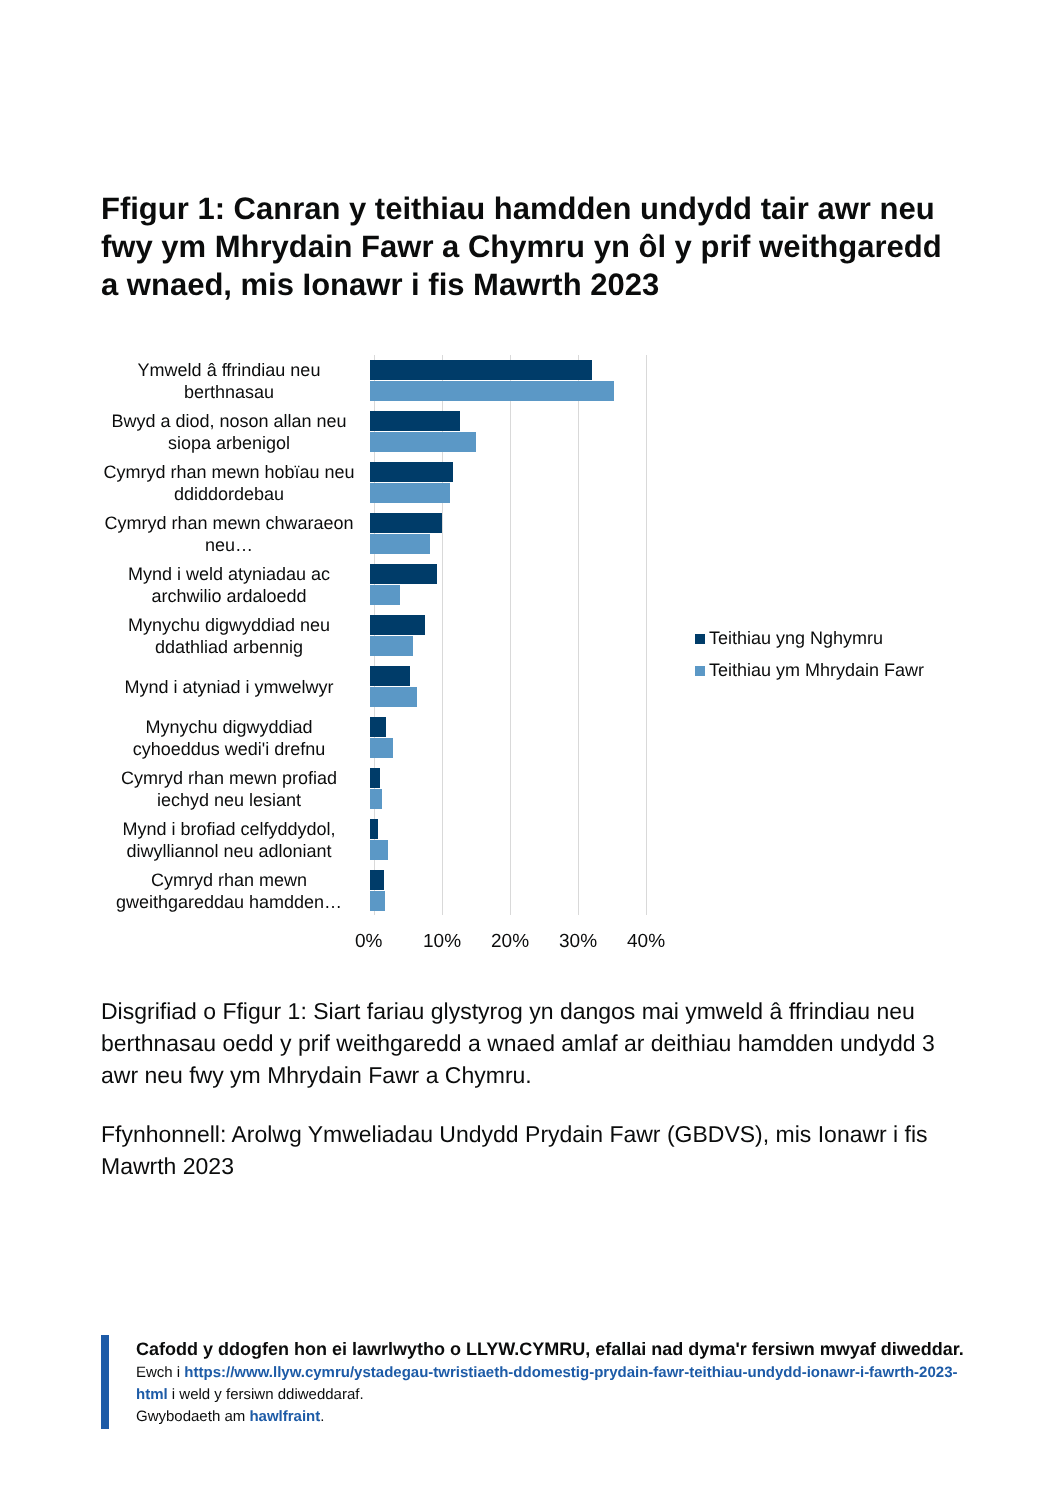Ffigur 1: Canran y teithiau hamdden undydd tair awr neu fwy ym Mhrydain Fawr a Chymru yn ôl y prif weithgaredd a wnaed, mis Ionawr i fis Mawrth 2023
Ymweld â ffrindiau neu berthnasau
Bwyd a diod, noson allan neu siopa arbenigol
Cymryd rhan mewn hobïau neu ddiddordebau
Cymryd rhan mewn chwaraeon neu…
Mynd i weld atyniadau ac archwilio ardaloedd
Mynychu digwyddiad neu ddathliad arbennig
Mynd i atyniad i ymwelwyr
Mynychu digwyddiad cyhoeddus wedi'i drefnu
Cymryd rhan mewn profiad iechyd neu lesiant
Mynd i brofiad celfyddydol, diwylliannol neu adloniant
Cymryd rhan mewn gweithgareddau hamdden…
0% 10% 20% 30% 40%
Teithiau yng Nghymru
Teithiau ym Mhrydain Fawr
Disgrifiad o Ffigur 1: Siart fariau glystyrog yn dangos mai ymweld â ffrindiau neu berthnasau oedd y prif weithgaredd a wnaed amlaf ar deithiau hamdden undydd 3 awr neu fwy ym Mhrydain Fawr a Chymru.
Ffynhonnell: Arolwg Ymweliadau Undydd Prydain Fawr (GBDVS), mis Ionawr i fis Mawrth 2023
Cafodd y ddogfen hon ei lawrlwytho o LLYW.CYMRU, efallai nad dyma'r fersiwn mwyaf diweddar.
Ewch i https://www.llyw.cymru/ystadegau-twristiaeth-ddomestig-prydain-fawr-teithiau-undydd-ionawr-i-fawrth-2023-html i weld y fersiwn ddiweddaraf.
Gwybodaeth am hawlfraint.